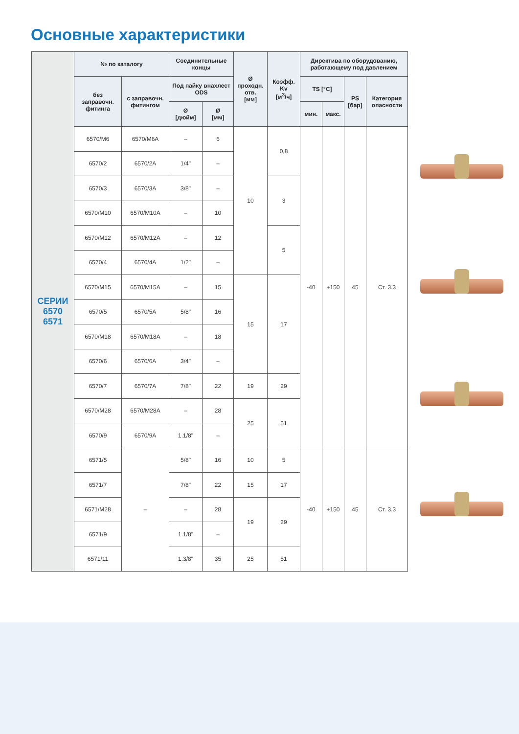Основные характеристики
| СЕРИИ 6570 6571 | № по каталогу | | Соединительные концы | | Ø проходн. отв. [мм] | Коэфф. Kv [м<sup>3</sup>/ч] | Директива по оборудованию, работающему под давлением | | | |
| | без заправочн. фитинга | с заправочн. фитингом | Под пайку внахлест ODS | | | | TS [°C] | | PS [бар] | Категория опасности |
| | | | Ø [дюйм] | Ø [мм] | | | мин. | макс. | | |
| | 6570/M6 | 6570/M6A | – | 6 | 10 | 0,8 | -40 | +150 | 45 | Ст. 3.3 |
| | 6570/2 | 6570/2A | 1/4" | – | | | | | | |
| | 6570/3 | 6570/3A | 3/8" | – | | 3 | | | | |
| | 6570/M10 | 6570/M10A | – | 10 | | | | | | |
| | 6570/M12 | 6570/M12A | – | 12 | | 5 | | | | |
| | 6570/4 | 6570/4A | 1/2" | – | | | | | | |
| | 6570/M15 | 6570/M15A | – | 15 | 15 | 17 | | | | |
| | 6570/5 | 6570/5A | 5/8" | 16 | | | | | | |
| | 6570/M18 | 6570/M18A | – | 18 | | | | | | |
| | 6570/6 | 6570/6A | 3/4" | – | | | | | | |
| | 6570/7 | 6570/7A | 7/8" | 22 | 19 | 29 | | | | |
| | 6570/M28 | 6570/M28A | – | 28 | 25 | 51 | | | | |
| | 6570/9 | 6570/9A | 1.1/8" | – | | | | | | |
| | 6571/5 | – | 5/8" | 16 | 10 | 5 | -40 | +150 | 45 | Ст. 3.3 |
| | 6571/7 | | 7/8" | 22 | 15 | 17 | | | | |
| | 6571/M28 | | – | 28 | 19 | 29 | | | | |
| | 6571/9 | | 1.1/8" | – | | | | | | |
| | 6571/11 | | 1.3/8" | 35 | 25 | 51 | | | | |